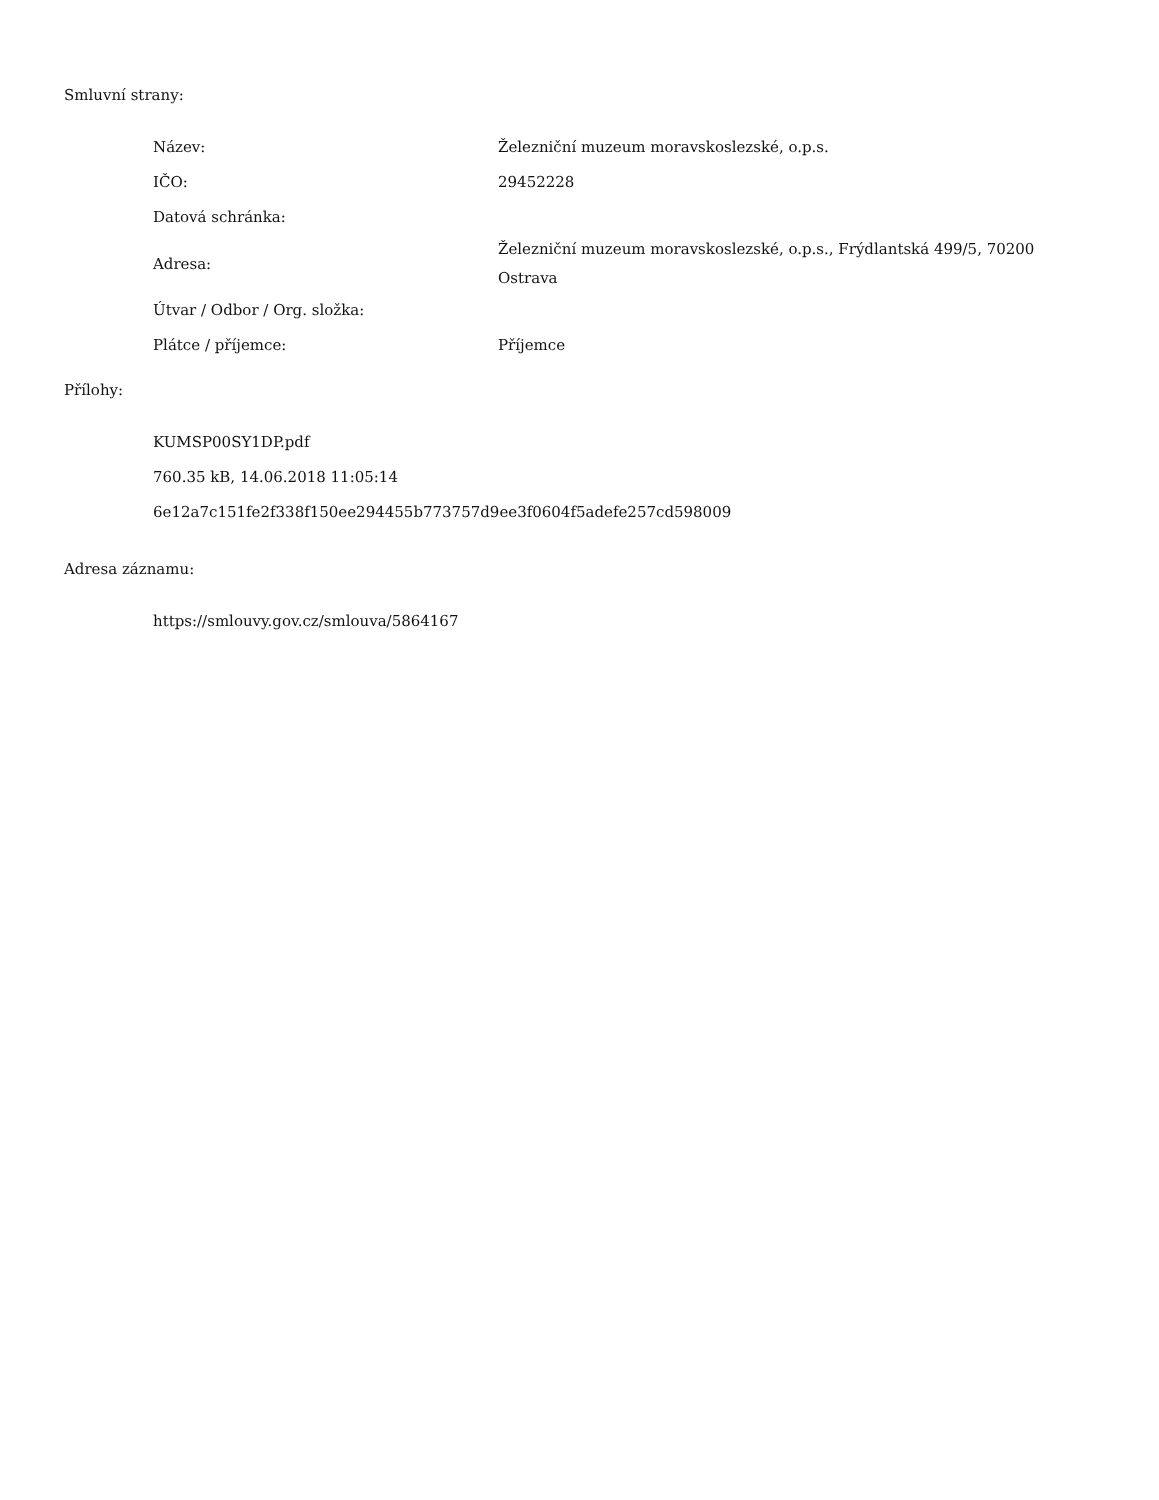Smluvní strany:
| Název: | Železniční muzeum moravskoslezské, o.p.s. |
| IČO: | 29452228 |
| Datová schránka: | |
| Adresa: | Železniční muzeum moravskoslezské, o.p.s., Frýdlantská 499/5, 70200 Ostrava |
| Útvar / Odbor / Org. složka: | |
| Plátce / příjemce: | Příjemce |
Přílohy:
KUMSP00SY1DP.pdf
760.35 kB, 14.06.2018 11:05:14
6e12a7c151fe2f338f150ee294455b773757d9ee3f0604f5adefe257cd598009
Adresa záznamu:
https://smlouvy.gov.cz/smlouva/5864167